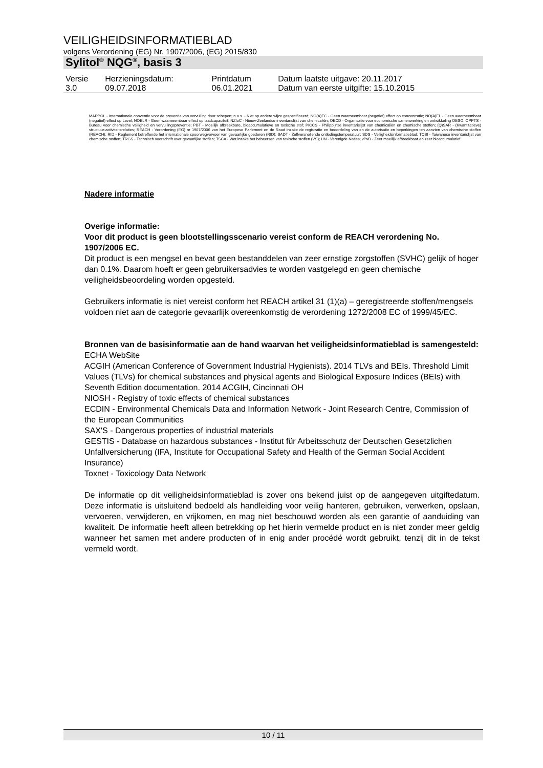VEILIGHEIDSINFORMATIEBLAD
volgens Verordening (EG) Nr. 1907/2006, (EG) 2015/830
Sylitol<sup>®</sup> NQG<sup>®</sup>, basis 3
| Versie 3.0 | Herzieningsdatum: 09.07.2018 | Printdatum 06.01.2021 | Datum laatste uitgave: 20.11.2017 Datum van eerste uitgifte: 15.10.2015 |
MARPOL - Internationale conventie voor de preventie van vervuiling door schepen; n.o.s. - Niet op andere wijze gespecificeerd; NO(A)EC - Geen waarneembaar (negatief) effect op concentratie; NO(A)EL - Geen waarneembaar (negatief) effect op Level; NOELR - Geen waarneembaar effect op laadcapaciteit; NZIoC - Nieuw-Zeelandse inventarislijst van chemicaliën; OECD - Organisatie voor economische samenwerking en ontwikkeling OESO; OPPTS - Bureau voor chemische veiligheid en vervuilingspreventie; PBT - Moeilijk afbreekbare, bioaccumulatieve en toxische stof; PICCS - Philippijnse inventarislijst van chemicaliën en chemische stoffen; (Q)SAR - (Kwantitatieve) structuur-activiteitsrelaties; REACH - Verordening (EG) nr 1907/2006 van het Europese Parlement en de Raad inzake de registratie en beoordeling van en de autorisatie en beperkingen ten aanzien van chemische stoffen (REACH); RID - Reglement betreffende het internationale spoorwegvervoer van gevaarlijke goederen (RID); SADT - Zelfversnellende ontledingstemperatuur; SDS - Veiligheidsinformatieblad; TCSI - Taiwanese inventarislijst van chemische stoffen; TRGS - Technisch voorschrift over gevaarlijke stoffen; TSCA - Wet inzake het beheersen van toxische stoffen (VS); UN - Verenigde Naties; vPvB - Zeer moeilijk afbreekbaar en zeer bioaccumulatief
Nadere informatie
Overige informatie:
Voor dit product is geen blootstellingsscenario vereist conform de REACH verordening No. 1907/2006 EC.
Dit product is een mengsel en bevat geen bestanddelen van zeer ernstige zorgstoffen (SVHC) gelijk of hoger dan 0.1%. Daarom hoeft er geen gebruikersadvies te worden vastgelegd en geen chemische veiligheidsbeoordeling worden opgesteld.
Gebruikers informatie is niet vereist conform het REACH artikel 31 (1)(a) – geregistreerde stoffen/mengsels voldoen niet aan de categorie gevaarlijk overeenkomstig de verordening 1272/2008 EC of 1999/45/EC.
Bronnen van de basisinformatie aan de hand waarvan het veiligheidsinformatieblad is samengesteld:
ECHA WebSite
ACGIH (American Conference of Government Industrial Hygienists). 2014 TLVs and BEIs. Threshold Limit Values (TLVs) for chemical substances and physical agents and Biological Exposure Indices (BEIs) with Seventh Edition documentation. 2014 ACGIH, Cincinnati OH
NIOSH - Registry of toxic effects of chemical substances
ECDIN - Environmental Chemicals Data and Information Network - Joint Research Centre, Commission of the European Communities
SAX'S - Dangerous properties of industrial materials
GESTIS - Database on hazardous substances - Institut für Arbeitsschutz der Deutschen Gesetzlichen Unfallversicherung (IFA, Institute for Occupational Safety and Health of the German Social Accident Insurance)
Toxnet - Toxicology Data Network
De informatie op dit veiligheidsinformatieblad is zover ons bekend juist op de aangegeven uitgiftedatum. Deze informatie is uitsluitend bedoeld als handleiding voor veilig hanteren, gebruiken, verwerken, opslaan, vervoeren, verwijderen, en vrijkomen, en mag niet beschouwd worden als een garantie of aanduiding van kwaliteit. De informatie heeft alleen betrekking op het hierin vermelde product en is niet zonder meer geldig wanneer het samen met andere producten of in enig ander procédé wordt gebruikt, tenzij dit in de tekst vermeld wordt.
10 / 11